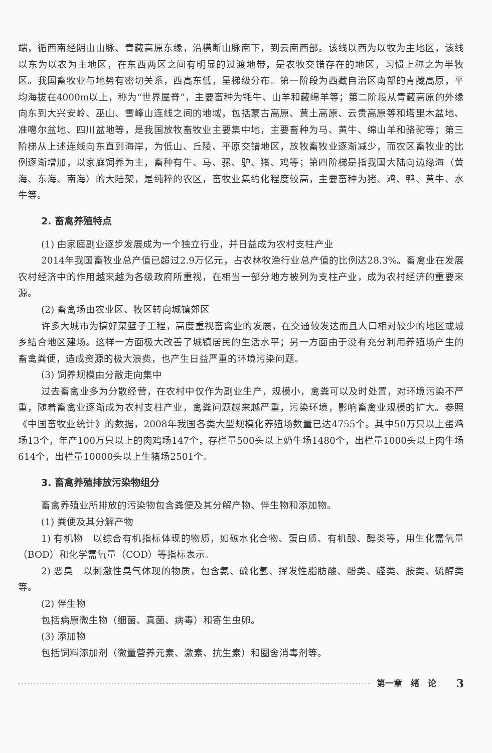端，循西南经阴山山脉、青藏高原东缘，沿横断山脉南下，到云南西部。该线以西为以牧为主地区，该线以东为以农为主地区，在东西两区之间有明显的过渡地带，是农牧交错存在的地区，习惯上称之为半牧区。我国畜牧业与地势有密切关系，西高东低，呈梯级分布。第一阶段为西藏自治区南部的青藏高原，平均海拔在4000m以上，称为“世界屋脊”，主要畜种为牦牛、山羊和藏绵羊等；第二阶段从青藏高原的外缘向东到大兴安岭、巫山、雪峰山连线之间的地域，包括蒙古高原、黄土高原、云贵高原等和塔里木盆地、准噶尔盆地、四川盆地等，是我国放牧畜牧业主要集中地，主要畜种为马、黄牛、绵山羊和骆驼等；第三阶梯从上述连线向东直到海岸，为低山、丘陵、平原交错地区，放牧畜牧业逐渐减少，而农区畜牧业的比例逐渐增加，以家庭饲养为主，畜种有牛、马、骡、驴、猪、鸡等；第四阶梯是指我国大陆向边缘海（黄海、东海、南海）的大陆架，是纯粹的农区，畜牧业集约化程度较高，主要畜种为猪、鸡、鸭、黄牛、水牛等。
2. 畜禽养殖特点
(1) 由家庭副业逐步发展成为一个独立行业，并日益成为农村支柱产业
2014年我国畜牧业总产值已超过2.9万亿元，占农林牧渔行业总产值的比例达28.3%。畜禽业在发展农村经济中的作用越来越为各级政府所重视，在相当一部分地方被列为支柱产业，成为农村经济的重要来源。
(2) 畜禽场由农业区、牧区转向城镇郊区
许多大城市为搞好菜篮子工程，高度重视畜禽业的发展，在交通较发达而且人口相对较少的地区或城乡结合地区建场。这样一方面极大改善了城镇居民的生活水平；另一方面由于没有充分利用养殖场产生的畜禽粪便，造成资源的极大浪费，也产生日益严重的环境污染问题。
(3) 饲养规模由分散走向集中
过去畜禽业多为分散经营，在农村中仅作为副业生产，规模小，禽粪可以及时处置，对环境污染不严重，随着畜禽业逐渐成为农村支柱产业，禽粪问题越来越严重，污染环境，影响畜禽业规模的扩大。参照《中国畜牧业统计》的数据，2008年我国各类大型规模化养殖场数量已达4755个。其中50万只以上蛋鸡场13个，年产100万只以上的肉鸡场147个，存栏量500头以上奶牛场1480个，出栏量1000头以上肉牛场614个，出栏量10000头以上生猪场2501个。
3. 畜禽养殖排放污染物组分
畜禽养殖业所排放的污染物包含粪便及其分解产物、伴生物和添加物。
(1) 粪便及其分解产物
1) 有机物　以综合有机指标体现的物质，如碳水化合物、蛋白质、有机酸、醇类等，用生化需氧量（BOD）和化学需氧量（COD）等指标表示。
2) 恶臭　以刺激性臭气体现的物质，包含氨、硫化氢、挥发性脂肪酸、酚类、醛类、胺类、硫醇类等。
(2) 伴生物
包括病原微生物（细菌、真菌、病毒）和寄生虫卵。
(3) 添加物
包括饲料添加剂（微量营养元素、激素、抗生素）和圈舍消毒剂等。
第一章　绪　论 3